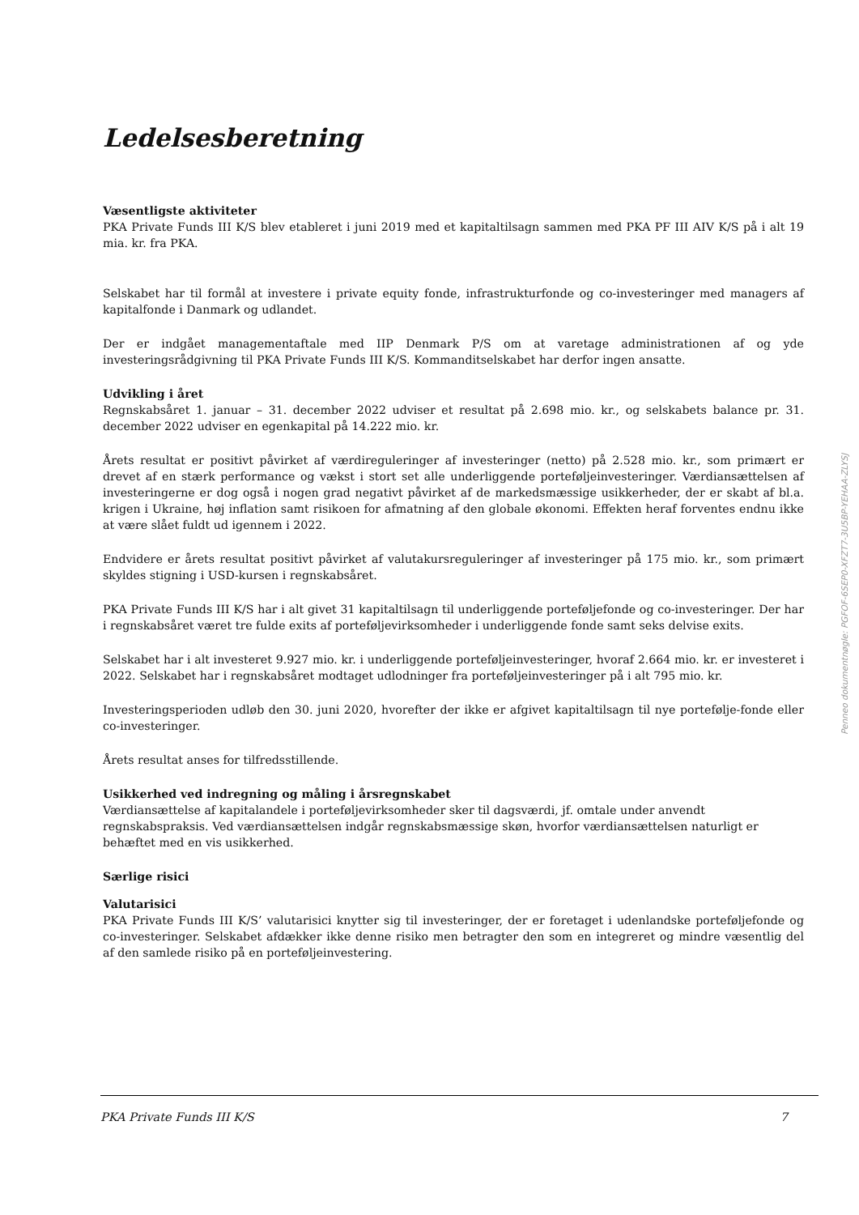Ledelsesberetning
Væsentligste aktiviteter
PKA Private Funds III K/S blev etableret i juni 2019 med et kapitaltilsagn sammen med PKA PF III AIV K/S på i alt 19 mia. kr. fra PKA.
Selskabet har til formål at investere i private equity fonde, infrastrukturfonde og co-investeringer med managers af kapitalfonde i Danmark og udlandet.
Der er indgået managementaftale med IIP Denmark P/S om at varetage administrationen af og yde investeringsrådgivning til PKA Private Funds III K/S. Kommanditselskabet har derfor ingen ansatte.
Udvikling i året
Regnskabsåret 1. januar – 31. december 2022 udviser et resultat på 2.698 mio. kr., og selskabets balance pr. 31. december 2022 udviser en egenkapital på 14.222 mio. kr.
Årets resultat er positivt påvirket af værdireguleringer af investeringer (netto) på 2.528 mio. kr., som primært er drevet af en stærk performance og vækst i stort set alle underliggende porteføljeinvesteringer. Værdiansættelsen af investeringerne er dog også i nogen grad negativt påvirket af de markedsmæssige usikkerheder, der er skabt af bl.a. krigen i Ukraine, høj inflation samt risikoen for afmatning af den globale økonomi. Effekten heraf forventes endnu ikke at være slået fuldt ud igennem i 2022.
Endvidere er årets resultat positivt påvirket af valutakursreguleringer af investeringer på 175 mio. kr., som primært skyldes stigning i USD-kursen i regnskabsåret.
PKA Private Funds III K/S har i alt givet 31 kapitaltilsagn til underliggende porteføljefonde og co-investeringer. Der har i regnskabsåret været tre fulde exits af porteføljevirksomheder i underliggende fonde samt seks delvise exits.
Selskabet har i alt investeret 9.927 mio. kr. i underliggende porteføljeinvesteringer, hvoraf 2.664 mio. kr. er investeret i 2022. Selskabet har i regnskabsåret modtaget udlodninger fra porteføljeinvesteringer på i alt 795 mio. kr.
Investeringsperioden udløb den 30. juni 2020, hvorefter der ikke er afgivet kapitaltilsagn til nye portefølje-fonde eller co-investeringer.
Årets resultat anses for tilfredsstillende.
Usikkerhed ved indregning og måling i årsregnskabet
Værdiansættelse af kapitalandele i porteføljevirksomheder sker til dagsværdi, jf. omtale under anvendt regnskabspraksis. Ved værdiansættelsen indgår regnskabsmæssige skøn, hvorfor værdiansættelsen naturligt er behæftet med en vis usikkerhed.
Særlige risici
Valutarisici
PKA Private Funds III K/S’ valutarisici knytter sig til investeringer, der er foretaget i udenlandske porteføljefonde og co-investeringer. Selskabet afdækker ikke denne risiko men betragter den som en integreret og mindre væsentlig del af den samlede risiko på en porteføljeinvestering.
Penneo dokumentnøgle: PGFOF-6SEP0-XFZT7-3U5BP-YEHAA-ZLYSJ
PKA Private Funds III K/S 7